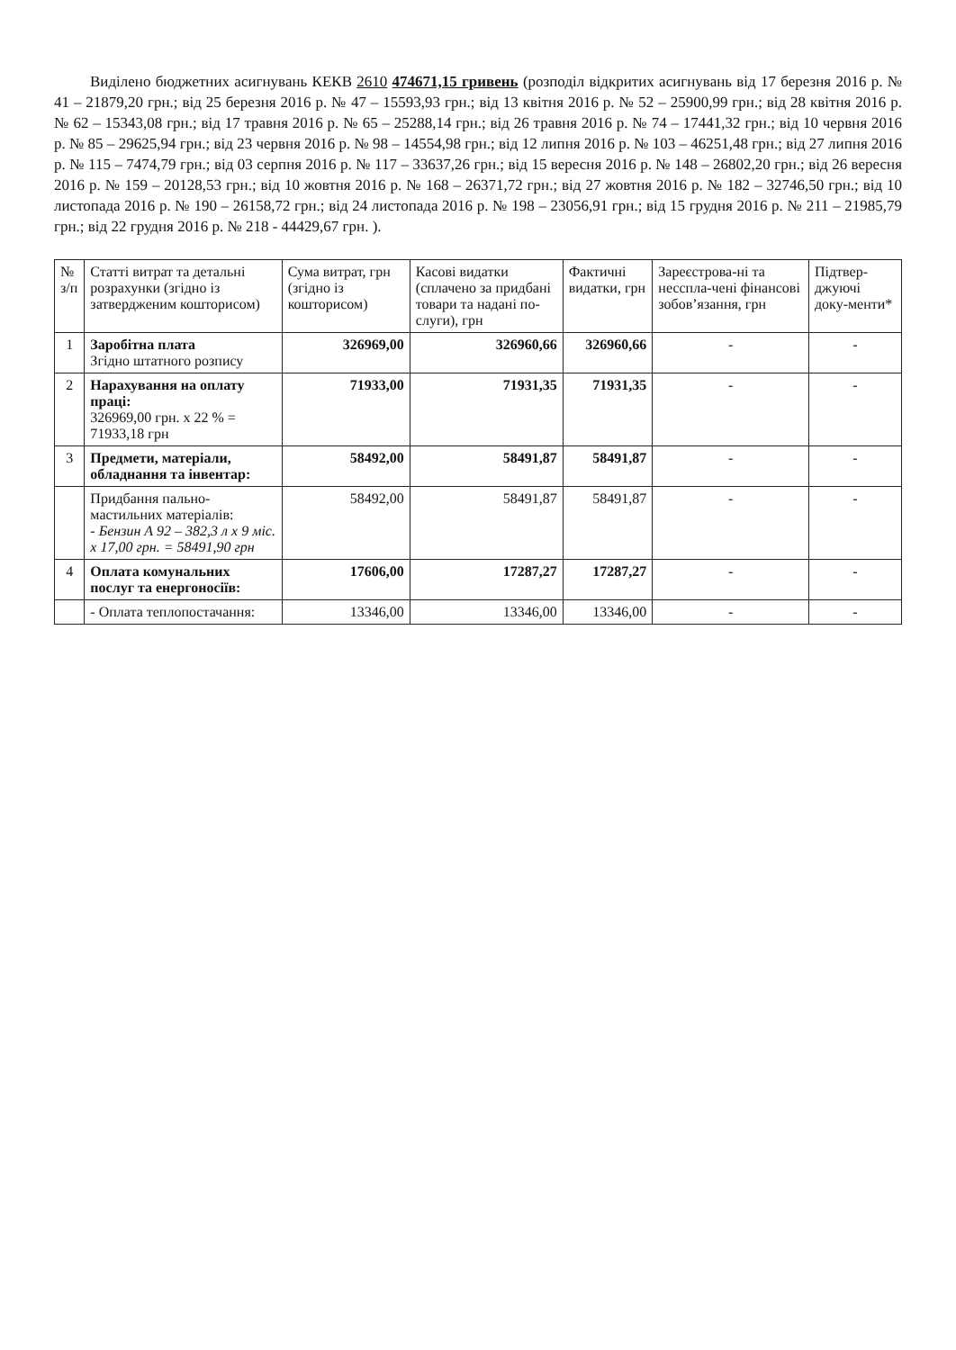Виділено бюджетних асигнувань КЕКВ 2610 474671,15 гривень (розподіл відкритих асигнувань від 17 березня 2016 р. № 41 – 21879,20 грн.; від 25 березня 2016 р. № 47 – 15593,93 грн.; від 13 квітня 2016 р. № 52 – 25900,99 грн.; від 28 квітня 2016 р. № 62 – 15343,08 грн.; від 17 травня 2016 р. № 65 – 25288,14 грн.; від 26 травня 2016 р. № 74 – 17441,32 грн.; від 10 червня 2016 р. № 85 – 29625,94 грн.; від 23 червня 2016 р. № 98 – 14554,98 грн.; від 12 липня 2016 р. № 103 – 46251,48 грн.; від 27 липня 2016 р. № 115 – 7474,79 грн.; від 03 серпня 2016 р. № 117 – 33637,26 грн.; від 15 вересня 2016 р. № 148 – 26802,20 грн.; від 26 вересня 2016 р. № 159 – 20128,53 грн.; від 10 жовтня 2016 р. № 168 – 26371,72 грн.; від 27 жовтня 2016 р. № 182 – 32746,50 грн.; від 10 листопада 2016 р. № 190 – 26158,72 грн.; від 24 листопада 2016 р. № 198 – 23056,91 грн.; від 15 грудня 2016 р. № 211 – 21985,79 грн.; від 22 грудня 2016 р. № 218 - 44429,67 грн. ).
| № з/п | Статті витрат та детальні розрахунки (згідно із затвердженим кошторисом) | Сума витрат, грн (згідно із кошторисом) | Касові видатки (сплачено за придбані товари та надані по-слуги), грн | Фактичні видатки, грн | Зареєстрова-ні та несспла-чені фінансові зобов’язання, грн | Підтвер-джуючі доку-менти* |
| --- | --- | --- | --- | --- | --- | --- |
| 1 | Заробітна плата Згідно штатного розпису | 326969,00 | 326960,66 | 326960,66 | - | - |
| 2 | Нарахування на оплату праці: 326969,00 грн. х 22 % = 71933,18 грн | 71933,00 | 71931,35 | 71931,35 | - | - |
| 3 | Предмети, матеріали, обладнання та інвентар: | 58492,00 | 58491,87 | 58491,87 | - | - |
| | Придбання пально-мастильних матеріалів: - Бензин А 92 – 382,3 л х 9 міс. х 17,00 грн. = 58491,90 грн | 58492,00 | 58491,87 | 58491,87 | - | - |
| 4 | Оплата комунальних послуг та енергоносіїв: | 17606,00 | 17287,27 | 17287,27 | - | - |
| | - Оплата теплопостачання: | 13346,00 | 13346,00 | 13346,00 | - | - |